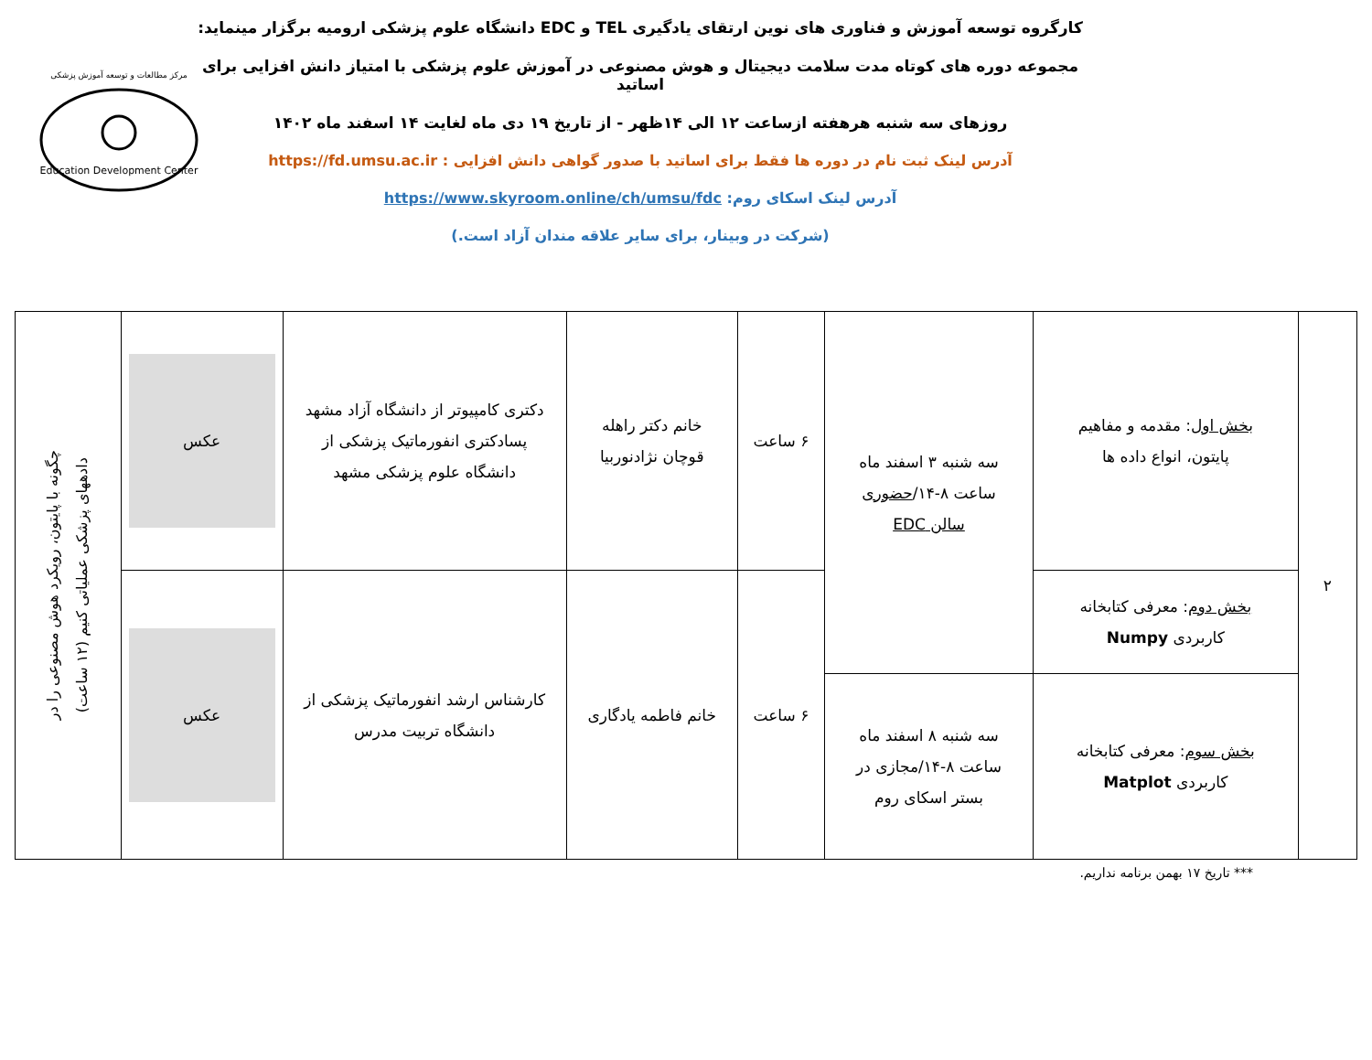کارگروه توسعه آموزش و فناوری های نوین ارتقای یادگیری TEL و EDC دانشگاه علوم پزشکی ارومیه برگزار مینماید:
مجموعه دوره های کوتاه مدت سلامت دیجیتال و هوش مصنوعی در آموزش علوم پزشکی با امتیاز دانش افزایی برای اساتید
روزهای سه شنبه هرهفته ازساعت ۱۲ الی ۱۴ظهر - از تاریخ ۱۹ دی ماه لغایت ۱۴ اسفند ماه ۱۴۰۲
آدرس لینک ثبت نام در دوره ها فقط برای اساتید با صدور گواهی دانش افزایی : https://fd.umsu.ac.ir
آدرس لینک اسکای روم: https://www.skyroom.online/ch/umsu/fdc
(شرکت در وبینار، برای سایر علاقه مندان آزاد است.)
مرکز مطالعات و توسعه آموزش پزشکی
Education Development Center
| ۲ | بخش اول : مقدمه و مفاهیم پایتون، انواع داده ها | سه شنبه ۳ اسفند ماه ساعت ۸-۱۴/ حضوری سالن EDC | ۶ ساعت | خانم دکتر راهله قوچان نژادنوربیا | دکتری کامپیوتر از دانشگاه آزاد مشهد پسادکتری انفورماتیک پزشکی از دانشگاه علوم پزشکی مشهد | عکس | چگونه با پایتون، رویکرد هوش مصنوعی را در دادههای پزشکی عملیاتی کنیم (۱۲ ساعت) |
| | بخش دوم : معرفی کتابخانه کاربردی Numpy | | ۶ ساعت | خانم فاطمه یادگاری | کارشناس ارشد انفورماتیک پزشکی از دانشگاه تربیت مدرس | عکس | |
| | بخش سوم : معرفی کتابخانه کاربردی Matplot | سه شنبه ۸ اسفند ماه ساعت ۸-۱۴/مجازی در بستر اسکای روم | | | | | |
*** تاریخ ۱۷ بهمن برنامه نداریم.